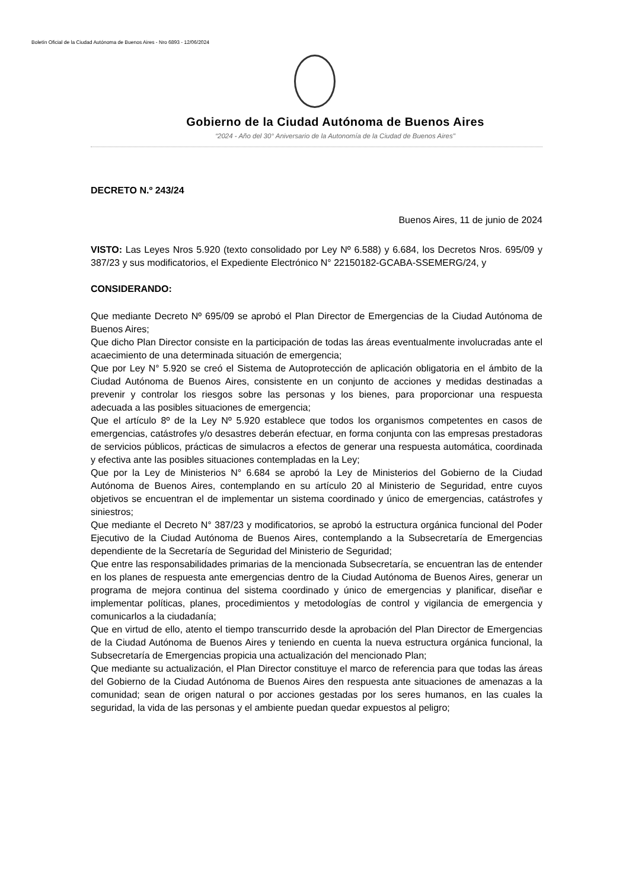Boletín Oficial de la Ciudad Autónoma de Buenos Aires - Nro 6893 - 12/06/2024
Gobierno de la Ciudad Autónoma de Buenos Aires
“2024 - Año del 30° Aniversario de la Autonomía de la Ciudad de Buenos Aires"
DECRETO N.º 243/24
Buenos Aires, 11 de junio de 2024
VISTO: Las Leyes Nros 5.920 (texto consolidado por Ley Nº 6.588) y 6.684, los Decretos Nros. 695/09 y 387/23 y sus modificatorios, el Expediente Electrónico N° 22150182-GCABA-SSEMERG/24, y
CONSIDERANDO:
Que mediante Decreto Nº 695/09 se aprobó el Plan Director de Emergencias de la Ciudad Autónoma de Buenos Aires;
Que dicho Plan Director consiste en la participación de todas las áreas eventualmente involucradas ante el acaecimiento de una determinada situación de emergencia;
Que por Ley N° 5.920 se creó el Sistema de Autoprotección de aplicación obligatoria en el ámbito de la Ciudad Autónoma de Buenos Aires, consistente en un conjunto de acciones y medidas destinadas a prevenir y controlar los riesgos sobre las personas y los bienes, para proporcionar una respuesta adecuada a las posibles situaciones de emergencia;
Que el artículo 8º de la Ley Nº 5.920 establece que todos los organismos competentes en casos de emergencias, catástrofes y/o desastres deberán efectuar, en forma conjunta con las empresas prestadoras de servicios públicos, prácticas de simulacros a efectos de generar una respuesta automática, coordinada y efectiva ante las posibles situaciones contempladas en la Ley;
Que por la Ley de Ministerios N° 6.684 se aprobó la Ley de Ministerios del Gobierno de la Ciudad Autónoma de Buenos Aires, contemplando en su artículo 20 al Ministerio de Seguridad, entre cuyos objetivos se encuentran el de implementar un sistema coordinado y único de emergencias, catástrofes y siniestros;
Que mediante el Decreto N° 387/23 y modificatorios, se aprobó la estructura orgánica funcional del Poder Ejecutivo de la Ciudad Autónoma de Buenos Aires, contemplando a la Subsecretaría de Emergencias dependiente de la Secretaría de Seguridad del Ministerio de Seguridad;
Que entre las responsabilidades primarias de la mencionada Subsecretaría, se encuentran las de entender en los planes de respuesta ante emergencias dentro de la Ciudad Autónoma de Buenos Aires, generar un programa de mejora continua del sistema coordinado y único de emergencias y planificar, diseñar e implementar políticas, planes, procedimientos y metodologías de control y vigilancia de emergencia y comunicarlos a la ciudadanía;
Que en virtud de ello, atento el tiempo transcurrido desde la aprobación del Plan Director de Emergencias de la Ciudad Autónoma de Buenos Aires y teniendo en cuenta la nueva estructura orgánica funcional, la Subsecretaría de Emergencias propicia una actualización del mencionado Plan;
Que mediante su actualización, el Plan Director constituye el marco de referencia para que todas las áreas del Gobierno de la Ciudad Autónoma de Buenos Aires den respuesta ante situaciones de amenazas a la comunidad; sean de origen natural o por acciones gestadas por los seres humanos, en las cuales la seguridad, la vida de las personas y el ambiente puedan quedar expuestos al peligro;